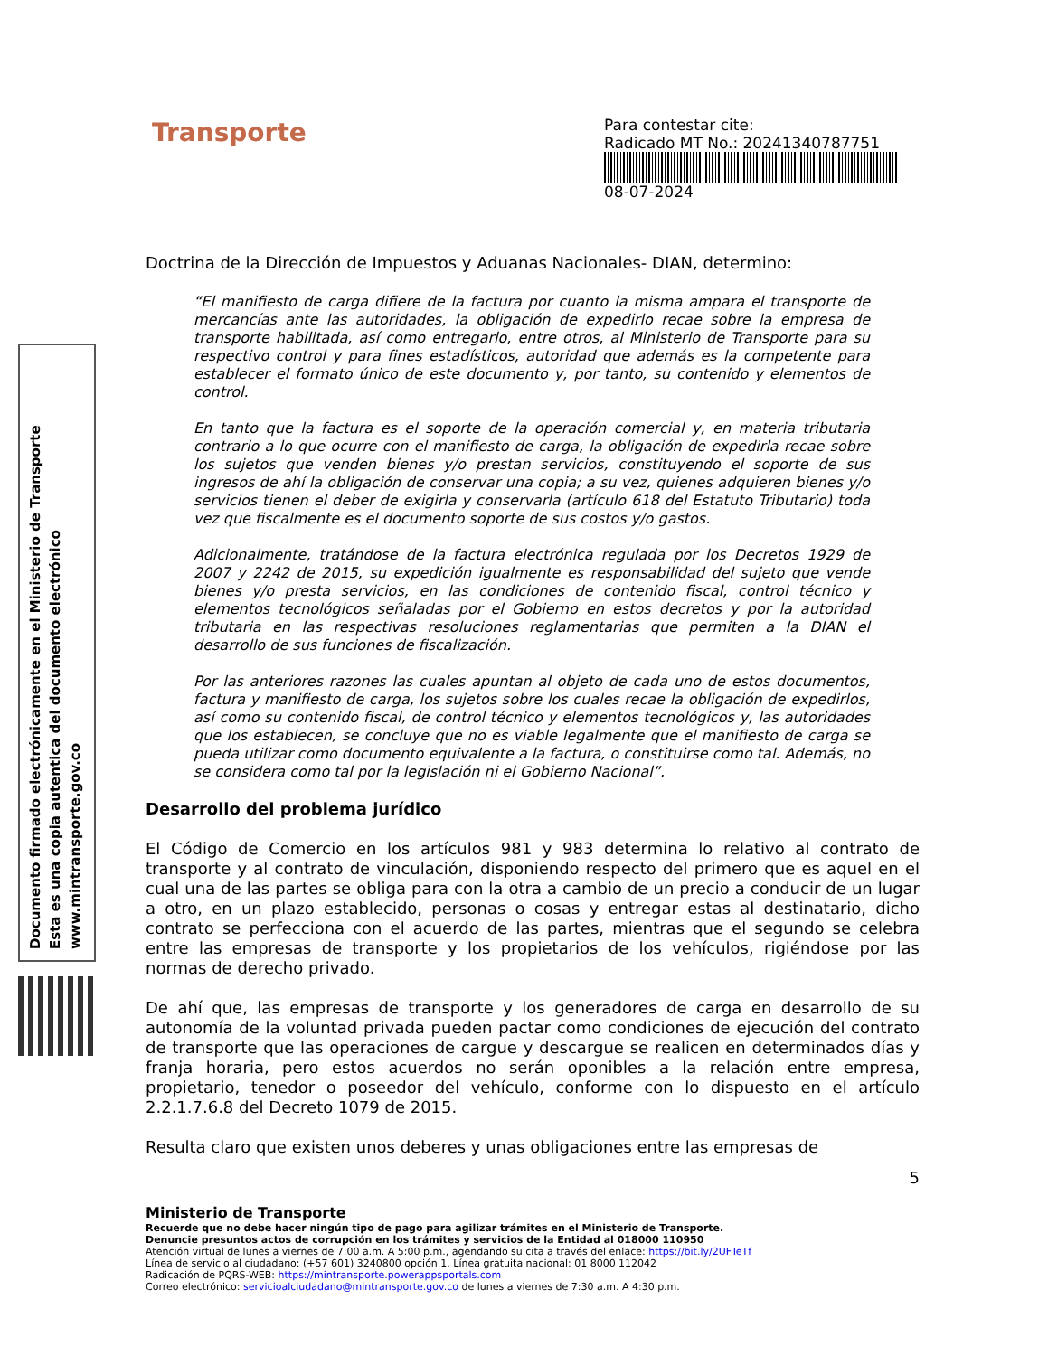Documento firmado electrónicamente en el Ministerio de Transporte
Esta es una copia autentica del documento electrónico
www.mintransporte.gov.co
Transporte
Para contestar cite:
Radicado MT No.: 20241340787751
08-07-2024
Doctrina de la Dirección de Impuestos y Aduanas Nacionales- DIAN, determino:
“El manifiesto de carga difiere de la factura por cuanto la misma ampara el transporte de mercancías ante las autoridades, la obligación de expedirlo recae sobre la empresa de transporte habilitada, así como entregarlo, entre otros, al Ministerio de Transporte para su respectivo control y para fines estadísticos, autoridad que además es la competente para establecer el formato único de este documento y, por tanto, su contenido y elementos de control.
En tanto que la factura es el soporte de la operación comercial y, en materia tributaria contrario a lo que ocurre con el manifiesto de carga, la obligación de expedirla recae sobre los sujetos que venden bienes y/o prestan servicios, constituyendo el soporte de sus ingresos de ahí la obligación de conservar una copia; a su vez, quienes adquieren bienes y/o servicios tienen el deber de exigirla y conservarla (artículo 618 del Estatuto Tributario) toda vez que fiscalmente es el documento soporte de sus costos y/o gastos.
Adicionalmente, tratándose de la factura electrónica regulada por los Decretos 1929 de 2007 y 2242 de 2015, su expedición igualmente es responsabilidad del sujeto que vende bienes y/o presta servicios, en las condiciones de contenido fiscal, control técnico y elementos tecnológicos señaladas por el Gobierno en estos decretos y por la autoridad tributaria en las respectivas resoluciones reglamentarias que permiten a la DIAN el desarrollo de sus funciones de fiscalización.
Por las anteriores razones las cuales apuntan al objeto de cada uno de estos documentos, factura y manifiesto de carga, los sujetos sobre los cuales recae la obligación de expedirlos, así como su contenido fiscal, de control técnico y elementos tecnológicos y, las autoridades que los establecen, se concluye que no es viable legalmente que el manifiesto de carga se pueda utilizar como documento equivalente a la factura, o constituirse como tal. Además, no se considera como tal por la legislación ni el Gobierno Nacional”.
Desarrollo del problema jurídico
El Código de Comercio en los artículos 981 y 983 determina lo relativo al contrato de transporte y al contrato de vinculación, disponiendo respecto del primero que es aquel en el cual una de las partes se obliga para con la otra a cambio de un precio a conducir de un lugar a otro, en un plazo establecido, personas o cosas y entregar estas al destinatario, dicho contrato se perfecciona con el acuerdo de las partes, mientras que el segundo se celebra entre las empresas de transporte y los propietarios de los vehículos, rigiéndose por las normas de derecho privado.
De ahí que, las empresas de transporte y los generadores de carga en desarrollo de su autonomía de la voluntad privada pueden pactar como condiciones de ejecución del contrato de transporte que las operaciones de cargue y descargue se realicen en determinados días y franja horaria, pero estos acuerdos no serán oponibles a la relación entre empresa, propietario, tenedor o poseedor del vehículo, conforme con lo dispuesto en el artículo 2.2.1.7.6.8 del Decreto 1079 de 2015.
Resulta claro que existen unos deberes y unas obligaciones entre las empresas de
5
Ministerio de Transporte
Recuerde que no debe hacer ningún tipo de pago para agilizar trámites en el Ministerio de Transporte.
Denuncie presuntos actos de corrupción en los trámites y servicios de la Entidad al 018000 110950
Atención virtual de lunes a viernes de 7:00 a.m. A 5:00 p.m., agendando su cita a través del enlace: https://bit.ly/2UFTeTf
Línea de servicio al ciudadano: (+57 601) 3240800 opción 1. Línea gratuita nacional: 01 8000 112042
Radicación de PQRS-WEB: https://mintransporte.powerappsportals.com
Correo electrónico: servicioalciudadano@mintransporte.gov.co de lunes a viernes de 7:30 a.m. A 4:30 p.m.